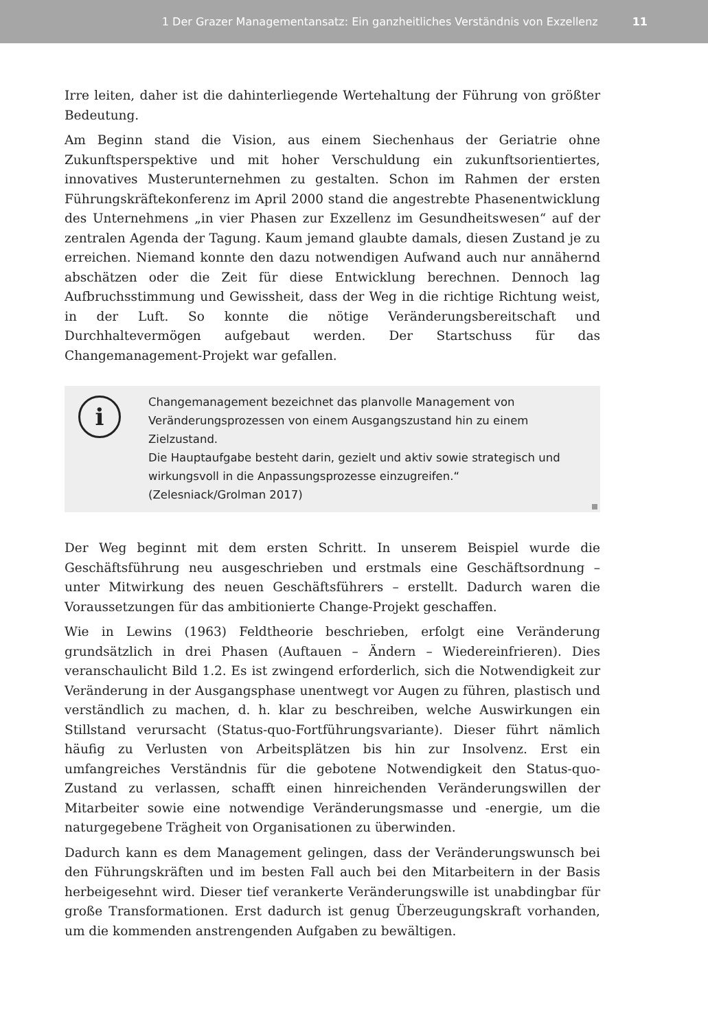1 Der Grazer Managementansatz: Ein ganzheitliches Verständnis von Exzellenz 11
Irre leiten, daher ist die dahinterliegende Wertehaltung der Führung von größter Bedeutung.
Am Beginn stand die Vision, aus einem Siechenhaus der Geriatrie ohne Zukunftsperspektive und mit hoher Verschuldung ein zukunftsorientiertes, innovatives Musterunternehmen zu gestalten. Schon im Rahmen der ersten Führungskräftekonferenz im April 2000 stand die angestrebte Phasenentwicklung des Unternehmens „in vier Phasen zur Exzellenz im Gesundheitswesen“ auf der zentralen Agenda der Tagung. Kaum jemand glaubte damals, diesen Zustand je zu erreichen. Niemand konnte den dazu notwendigen Aufwand auch nur annähernd abschätzen oder die Zeit für diese Entwicklung berechnen. Dennoch lag Aufbruchsstimmung und Gewissheit, dass der Weg in die richtige Richtung weist, in der Luft. So konnte die nötige Veränderungsbereitschaft und Durchhaltevermögen aufgebaut werden. Der Startschuss für das Changemanagement-Projekt war gefallen.
i
Changemanagement bezeichnet das planvolle Management von Veränderungsprozessen von einem Ausgangszustand hin zu einem Zielzustand.
Die Hauptaufgabe besteht darin, gezielt und aktiv sowie strategisch und wirkungsvoll in die Anpassungsprozesse einzugreifen.“
(Zelesniack/Grolman 2017)
Der Weg beginnt mit dem ersten Schritt. In unserem Beispiel wurde die Geschäftsführung neu ausgeschrieben und erstmals eine Geschäftsordnung – unter Mitwirkung des neuen Geschäftsführers – erstellt. Dadurch waren die Voraussetzungen für das ambitionierte Change-Projekt geschaffen.
Wie in Lewins (1963) Feldtheorie beschrieben, erfolgt eine Veränderung grundsätzlich in drei Phasen (Auftauen – Ändern – Wiedereinfrieren). Dies veranschaulicht Bild 1.2. Es ist zwingend erforderlich, sich die Notwendigkeit zur Veränderung in der Ausgangsphase unentwegt vor Augen zu führen, plastisch und verständlich zu machen, d. h. klar zu beschreiben, welche Auswirkungen ein Stillstand verursacht (Status-quo-Fortführungsvariante). Dieser führt nämlich häufig zu Verlusten von Arbeitsplätzen bis hin zur Insolvenz. Erst ein umfangreiches Verständnis für die gebotene Notwendigkeit den Status-quo-Zustand zu verlassen, schafft einen hinreichenden Veränderungswillen der Mitarbeiter sowie eine notwendige Veränderungsmasse und -energie, um die naturgegebene Trägheit von Organisationen zu überwinden.
Dadurch kann es dem Management gelingen, dass der Veränderungswunsch bei den Führungskräften und im besten Fall auch bei den Mitarbeitern in der Basis herbeigesehnt wird. Dieser tief verankerte Veränderungswille ist unabdingbar für große Transformationen. Erst dadurch ist genug Überzeugungskraft vorhanden, um die kommenden anstrengenden Aufgaben zu bewältigen.